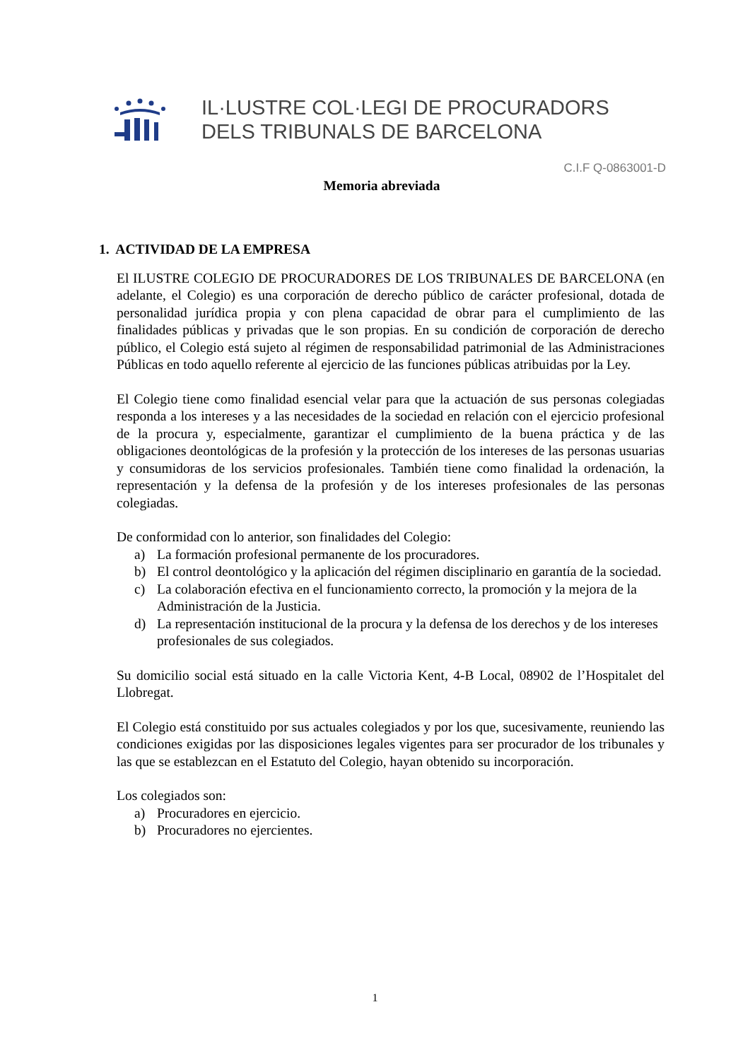IL·LUSTRE COL·LEGI DE PROCURADORS
DELS TRIBUNALS DE BARCELONA
C.I.F Q-0863001-D
Memoria abreviada
1. ACTIVIDAD DE LA EMPRESA
El ILUSTRE COLEGIO DE PROCURADORES DE LOS TRIBUNALES DE BARCELONA (en adelante, el Colegio) es una corporación de derecho público de carácter profesional, dotada de personalidad jurídica propia y con plena capacidad de obrar para el cumplimiento de las finalidades públicas y privadas que le son propias. En su condición de corporación de derecho público, el Colegio está sujeto al régimen de responsabilidad patrimonial de las Administraciones Públicas en todo aquello referente al ejercicio de las funciones públicas atribuidas por la Ley.
El Colegio tiene como finalidad esencial velar para que la actuación de sus personas colegiadas responda a los intereses y a las necesidades de la sociedad en relación con el ejercicio profesional de la procura y, especialmente, garantizar el cumplimiento de la buena práctica y de las obligaciones deontológicas de la profesión y la protección de los intereses de las personas usuarias y consumidoras de los servicios profesionales. También tiene como finalidad la ordenación, la representación y la defensa de la profesión y de los intereses profesionales de las personas colegiadas.
De conformidad con lo anterior, son finalidades del Colegio:
a) La formación profesional permanente de los procuradores.
b) El control deontológico y la aplicación del régimen disciplinario en garantía de la sociedad.
c) La colaboración efectiva en el funcionamiento correcto, la promoción y la mejora de la Administración de la Justicia.
d) La representación institucional de la procura y la defensa de los derechos y de los intereses profesionales de sus colegiados.
Su domicilio social está situado en la calle Victoria Kent, 4-B Local, 08902 de l’Hospitalet del Llobregat.
El Colegio está constituido por sus actuales colegiados y por los que, sucesivamente, reuniendo las condiciones exigidas por las disposiciones legales vigentes para ser procurador de los tribunales y las que se establezcan en el Estatuto del Colegio, hayan obtenido su incorporación.
Los colegiados son:
a) Procuradores en ejercicio.
b) Procuradores no ejercientes.
1